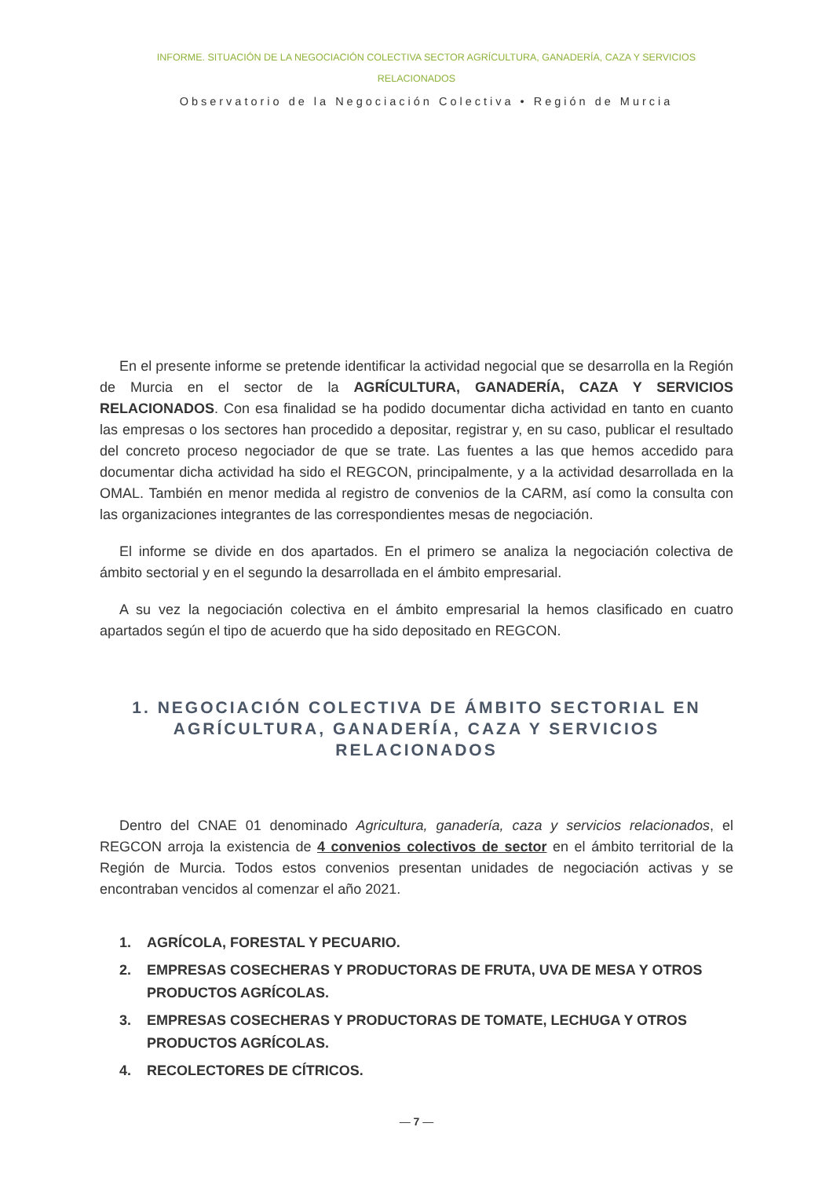INFORME. SITUACIÓN DE LA NEGOCIACIÓN COLECTIVA SECTOR AGRÍCULTURA, GANADERÍA, CAZA Y SERVICIOS RELACIONADOS
Observatorio de la Negociación Colectiva • Región de Murcia
En el presente informe se pretende identificar la actividad negocial que se desarrolla en la Región de Murcia en el sector de la AGRÍCULTURA, GANADERÍA, CAZA Y SERVICIOS RELACIONADOS. Con esa finalidad se ha podido documentar dicha actividad en tanto en cuanto las empresas o los sectores han procedido a depositar, registrar y, en su caso, publicar el resultado del concreto proceso negociador de que se trate. Las fuentes a las que hemos accedido para documentar dicha actividad ha sido el REGCON, principalmente, y a la actividad desarrollada en la OMAL. También en menor medida al registro de convenios de la CARM, así como la consulta con las organizaciones integrantes de las correspondientes mesas de negociación.
El informe se divide en dos apartados. En el primero se analiza la negociación colectiva de ámbito sectorial y en el segundo la desarrollada en el ámbito empresarial.
A su vez la negociación colectiva en el ámbito empresarial la hemos clasificado en cuatro apartados según el tipo de acuerdo que ha sido depositado en REGCON.
1. NEGOCIACIÓN COLECTIVA DE ÁMBITO SECTORIAL EN AGRÍCULTURA, GANADERÍA, CAZA Y SERVICIOS RELACIONADOS
Dentro del CNAE 01 denominado Agricultura, ganadería, caza y servicios relacionados, el REGCON arroja la existencia de 4 convenios colectivos de sector en el ámbito territorial de la Región de Murcia. Todos estos convenios presentan unidades de negociación activas y se encontraban vencidos al comenzar el año 2021.
1. AGRÍCOLA, FORESTAL Y PECUARIO.
2. EMPRESAS COSECHERAS Y PRODUCTORAS DE FRUTA, UVA DE MESA Y OTROS PRODUCTOS AGRÍCOLAS.
3. EMPRESAS COSECHERAS Y PRODUCTORAS DE TOMATE, LECHUGA Y OTROS PRODUCTOS AGRÍCOLAS.
4. RECOLECTORES DE CÍTRICOS.
— 7 —